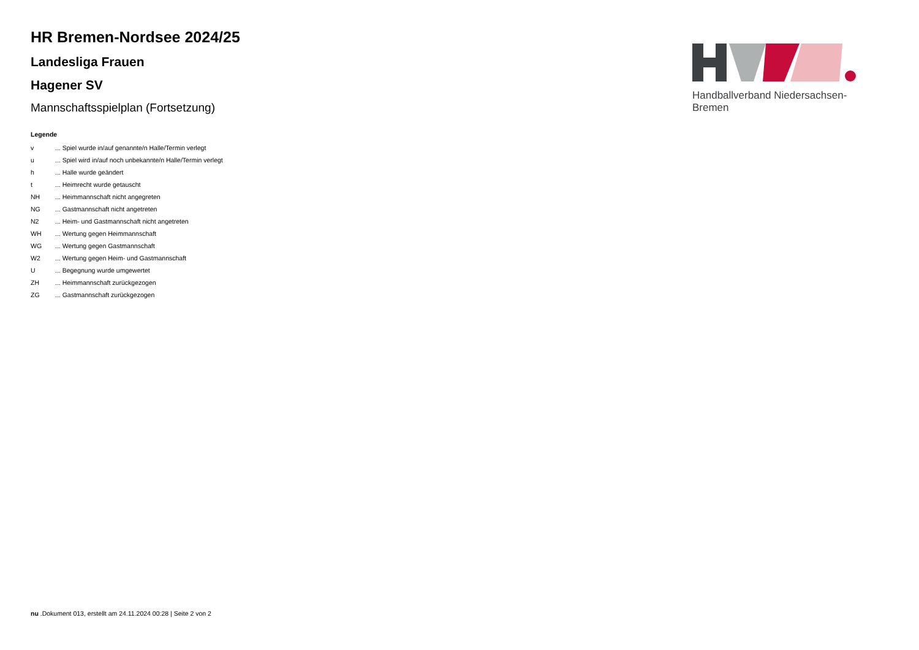HR Bremen-Nordsee 2024/25
Landesliga Frauen
Hagener SV
Mannschaftsspielplan (Fortsetzung)
Legende
| v | ... Spiel wurde in/auf genannte/n Halle/Termin verlegt |
| u | ... Spiel wird in/auf noch unbekannte/n Halle/Termin verlegt |
| h | ... Halle wurde geändert |
| t | ... Heimrecht wurde getauscht |
| NH | ... Heimmannschaft nicht angegreten |
| NG | ... Gastmannschaft nicht angetreten |
| N2 | ... Heim- und Gastmannschaft nicht angetreten |
| WH | ... Wertung gegen Heimmannschaft |
| WG | ... Wertung gegen Gastmannschaft |
| W2 | ... Wertung gegen Heim- und Gastmannschaft |
| U | ... Begegnung wurde umgewertet |
| ZH | ... Heimmannschaft zurückgezogen |
| ZG | ... Gastmannschaft zurückgezogen |
Handballverband Niedersachsen-Bremen
nu .Dokument 013, erstellt am 24.11.2024 00:28 | Seite 2 von 2